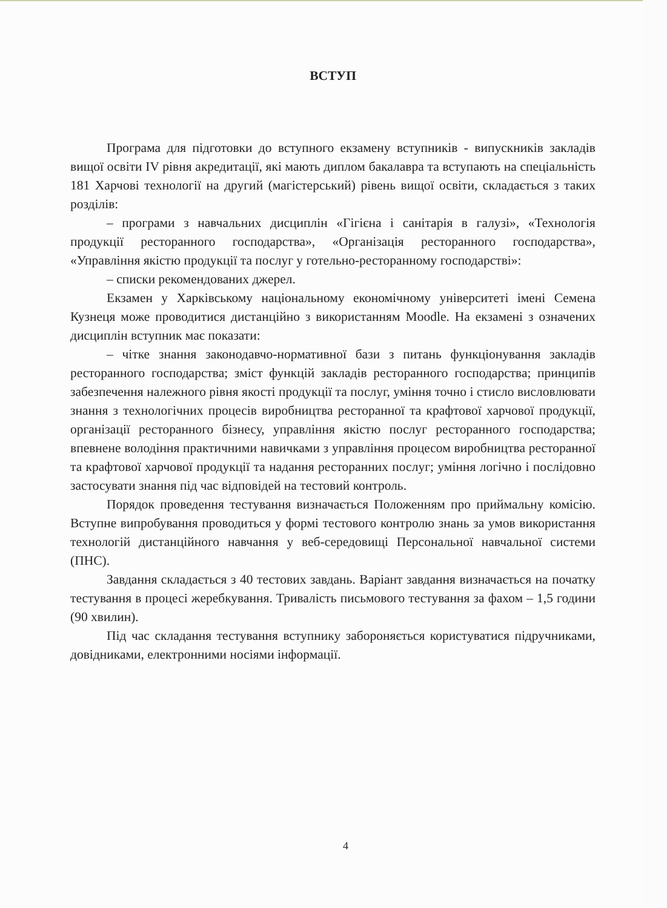ВСТУП
Програма для підготовки до вступного екзамену вступників - випускників закладів вищої освіти IV рівня акредитації, які мають диплом бакалавра та вступають на спеціальність 181 Харчові технології на другий (магістерський) рівень вищої освіти, складається з таких розділів:
– програми з навчальних дисциплін «Гігієна і санітарія в галузі», «Технологія продукції ресторанного господарства», «Організація ресторанного господарства», «Управління якістю продукції та послуг у готельно-ресторанному господарстві»:
– списки рекомендованих джерел.
Екзамен у Харківському національному економічному університеті імені Семена Кузнеця може проводитися дистанційно з використанням Moodle. На екзамені з означених дисциплін вступник має показати:
– чітке знання законодавчо-нормативної бази з питань функціонування закладів ресторанного господарства; зміст функцій закладів ресторанного господарства; принципів забезпечення належного рівня якості продукції та послуг, уміння точно і стисло висловлювати знання з технологічних процесів виробництва ресторанної та крафтової харчової продукції, організації ресторанного бізнесу, управління якістю послуг ресторанного господарства; впевнене володіння практичними навичками з управління процесом виробництва ресторанної та крафтової харчової продукції та надання ресторанних послуг; уміння логічно і послідовно застосувати знання під час відповідей на тестовий контроль.
Порядок проведення тестування визначається Положенням про приймальну комісію. Вступне випробування проводиться у формі тестового контролю знань за умов використання технологій дистанційного навчання у веб-середовищі Персональної навчальної системи (ПНС).
Завдання складається з 40 тестових завдань. Варіант завдання визначається на початку тестування в процесі жеребкування. Тривалість письмового тестування за фахом – 1,5 години (90 хвилин).
Під час складання тестування вступнику забороняється користуватися підручниками, довідниками, електронними носіями інформації.
4